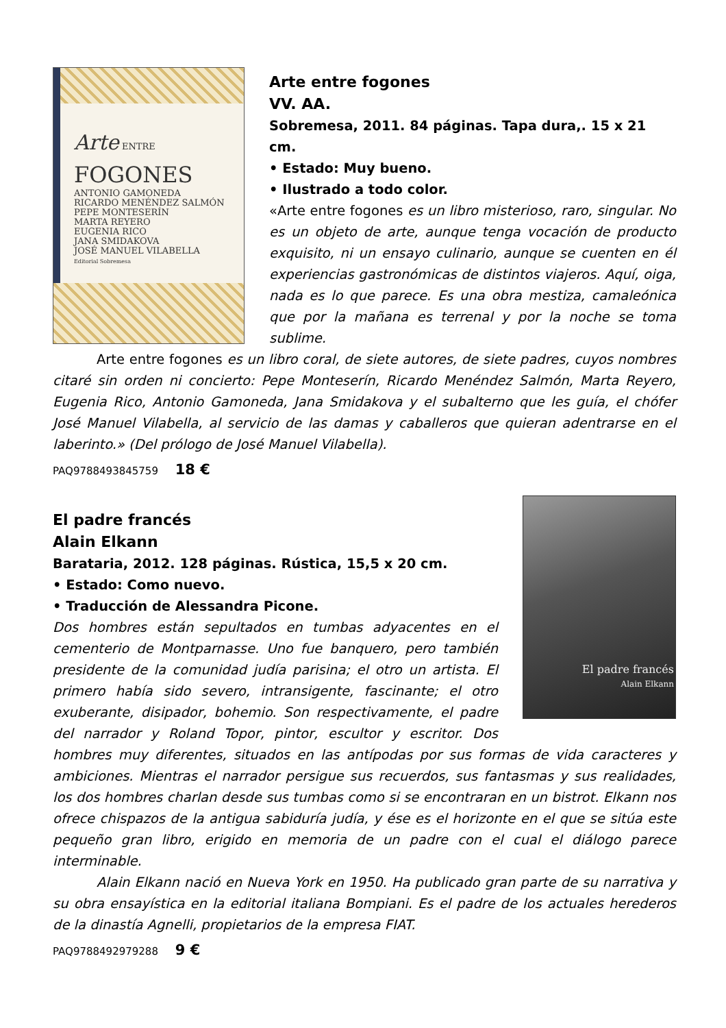Arte ENTRE
FOGONES
ANTONIO GAMONEDA
RICARDO MENÉNDEZ SALMÓN
PEPE MONTESERÍN
MARTA REYERO
EUGENIA RICO
JANA SMIDAKOVA
JOSÉ MANUEL VILABELLA
Editorial Sobremesa
Arte entre fogones
VV. AA.
Sobremesa, 2011. 84 páginas. Tapa dura,. 15 x 21 cm.
• Estado: Muy bueno.
• Ilustrado a todo color.
«Arte entre fogones es un libro misterioso, raro, singular. No es un objeto de arte, aunque tenga vocación de producto exquisito, ni un ensayo culinario, aunque se cuenten en él experiencias gastronómicas de distintos viajeros. Aquí, oiga, nada es lo que parece. Es una obra mestiza, camaleónica que por la mañana es terrenal y por la noche se toma sublime.
Arte entre fogones es un libro coral, de siete autores, de siete padres, cuyos nombres citaré sin orden ni concierto: Pepe Monteserín, Ricardo Menéndez Salmón, Marta Reyero, Eugenia Rico, Antonio Gamoneda, Jana Smidakova y el subalterno que les guía, el chófer José Manuel Vilabella, al servicio de las damas y caballeros que quieran adentrarse en el laberinto.» (Del prólogo de José Manuel Vilabella).
PAQ9788493845759 18 €
El padre francés
Alain Elkann
El padre francés
Alain Elkann
Barataria, 2012. 128 páginas. Rústica, 15,5 x 20 cm.
• Estado: Como nuevo.
• Traducción de Alessandra Picone.
Dos hombres están sepultados en tumbas adyacentes en el cementerio de Montparnasse. Uno fue banquero, pero también presidente de la comunidad judía parisina; el otro un artista. El primero había sido severo, intransigente, fascinante; el otro exuberante, disipador, bohemio. Son respectivamente, el padre del narrador y Roland Topor, pintor, escultor y escritor. Dos hombres muy diferentes, situados en las antípodas por sus formas de vida caracteres y ambiciones. Mientras el narrador persigue sus recuerdos, sus fantasmas y sus realidades, los dos hombres charlan desde sus tumbas como si se encontraran en un bistrot. Elkann nos ofrece chispazos de la antigua sabiduría judía, y ése es el horizonte en el que se sitúa este pequeño gran libro, erigido en memoria de un padre con el cual el diálogo parece interminable.
Alain Elkann nació en Nueva York en 1950. Ha publicado gran parte de su narrativa y su obra ensayística en la editorial italiana Bompiani. Es el padre de los actuales herederos de la dinastía Agnelli, propietarios de la empresa FIAT.
PAQ9788492979288 9 €